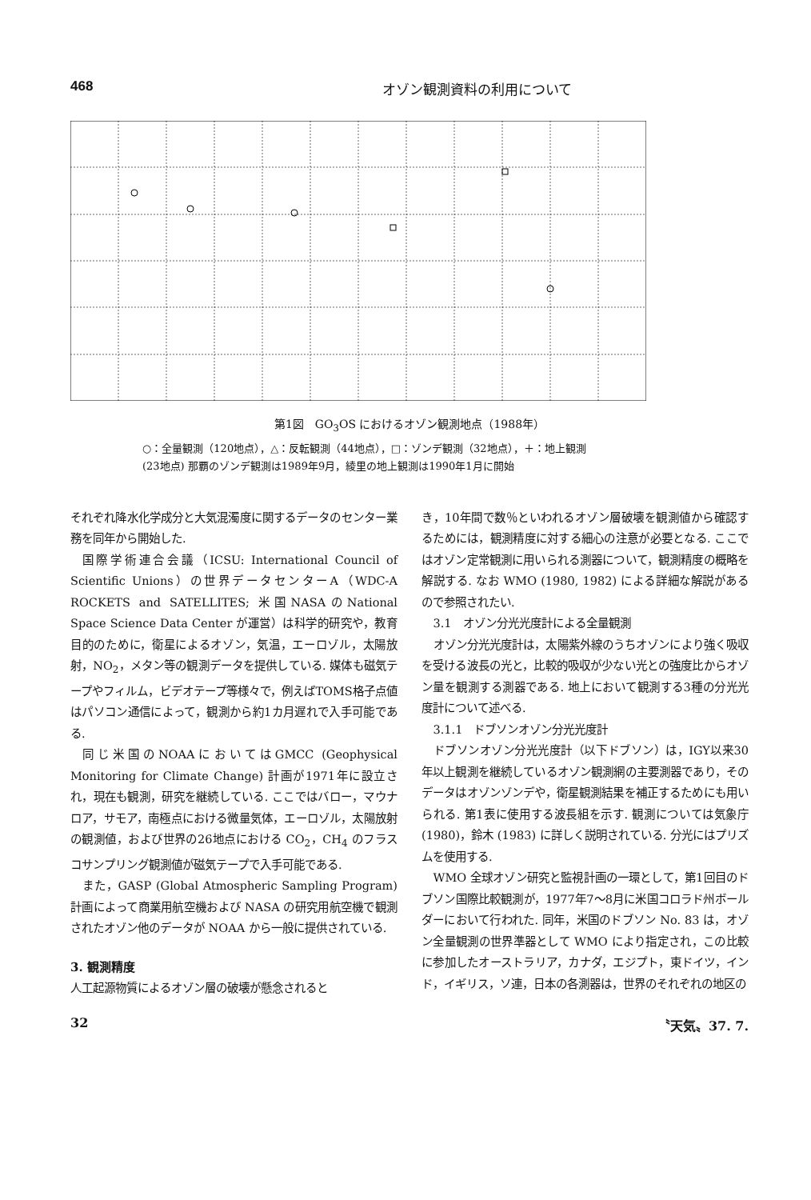468 オゾン観測資料の利用について
第1図　GO<sub>3</sub>OS におけるオゾン観測地点（1988年）
○：全量観測（120地点），△：反転観測（44地点），□：ゾンデ観測（32地点），＋：地上観測
(23地点) 那覇のゾンデ観測は1989年9月，綾里の地上観測は1990年1月に開始
それぞれ降水化学成分と大気混濁度に関するデータのセンター業務を同年から開始した.
国際学術連合会議（ICSU: International Council of Scientific Unions）の世界データセンターA（WDC-A ROCKETS and SATELLITES; 米国NASAのNational Space Science Data Center が運営）は科学的研究や，教育目的のために，衛星によるオゾン，気温，エーロゾル，太陽放射，NO<sub>2</sub>，メタン等の観測データを提供している. 媒体も磁気テープやフィルム，ビデオテープ等様々で，例えばTOMS格子点値はパソコン通信によって，観測から約1カ月遅れで入手可能である.
同じ米国のNOAAにおいてはGMCC (Geophysical Monitoring for Climate Change) 計画が1971年に設立され，現在も観測，研究を継続している. ここではバロー，マウナロア，サモア，南極点における微量気体，エーロゾル，太陽放射の観測値，および世界の26地点における CO<sub>2</sub>，CH<sub>4</sub> のフラスコサンプリング観測値が磁気テープで入手可能である.
また，GASP (Global Atmospheric Sampling Program) 計画によって商業用航空機および NASA の研究用航空機で観測されたオゾン他のデータが NOAA から一般に提供されている.
3. 観測精度
人工起源物質によるオゾン層の破壊が懸念されると
き，10年間で数％といわれるオゾン層破壊を観測値から確認するためには，観測精度に対する細心の注意が必要となる. ここではオゾン定常観測に用いられる測器について，観測精度の概略を解説する. なお WMO (1980, 1982) による詳細な解説があるので参照されたい.
3.1　オゾン分光光度計による全量観測
オゾン分光光度計は，太陽紫外線のうちオゾンにより強く吸収を受ける波長の光と，比較的吸収が少ない光との強度比からオゾン量を観測する測器である. 地上において観測する3種の分光光度計について述べる.
3.1.1　ドブソンオゾン分光光度計
ドブソンオゾン分光光度計（以下ドブソン）は，IGY以来30年以上観測を継続しているオゾン観測網の主要測器であり，そのデータはオゾンゾンデや，衛星観測結果を補正するためにも用いられる. 第1表に使用する波長組を示す. 観測については気象庁 (1980)，鈴木 (1983) に詳しく説明されている. 分光にはプリズムを使用する.
WMO 全球オゾン研究と監視計画の一環として，第1回目のドブソン国際比較観測が，1977年7～8月に米国コロラド州ボールダーにおいて行われた. 同年，米国のドブソン No. 83 は，オゾン全量観測の世界準器として WMO により指定され，この比較に参加したオーストラリア，カナダ，エジプト，東ドイツ，インド，イギリス，ソ連，日本の各測器は，世界のそれぞれの地区の
32 〝天気〟37. 7.